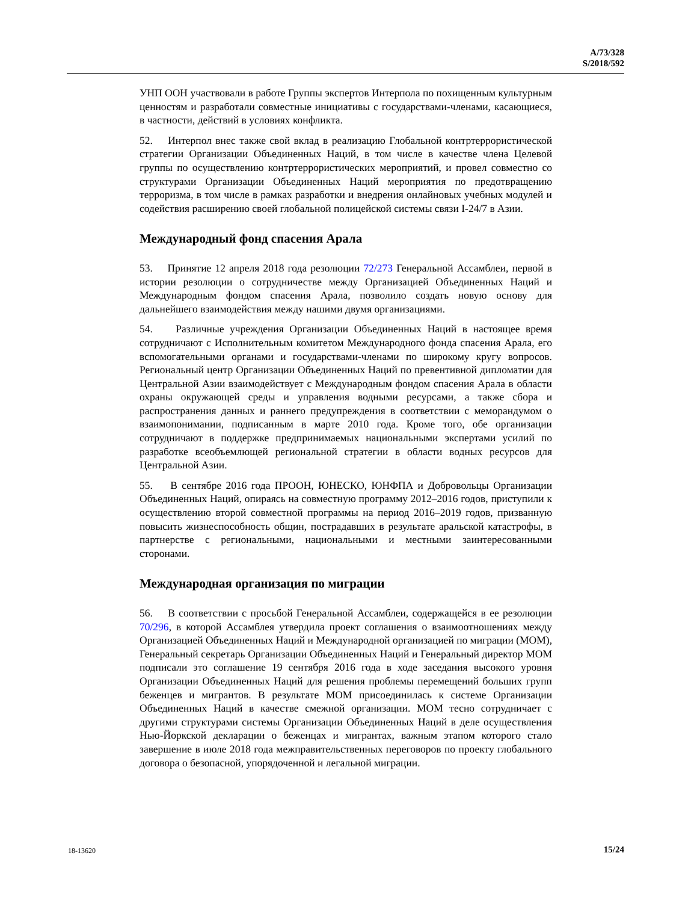A/73/328
S/2018/592
УНП ООН участвовали в работе Группы экспертов Интерпола по похищенным культурным ценностям и разработали совместные инициативы с государствами-членами, касающиеся, в частности, действий в условиях конфликта.
52. Интерпол внес также свой вклад в реализацию Глобальной контртеррористической стратегии Организации Объединенных Наций, в том числе в качестве члена Целевой группы по осуществлению контртеррористических мероприятий, и провел совместно со структурами Организации Объединенных Наций мероприятия по предотвращению терроризма, в том числе в рамках разработки и внедрения онлайновых учебных модулей и содействия расширению своей глобальной полицейской системы связи I-24/7 в Азии.
Международный фонд спасения Арала
53. Принятие 12 апреля 2018 года резолюции 72/273 Генеральной Ассамблеи, первой в истории резолюции о сотрудничестве между Организацией Объединенных Наций и Международным фондом спасения Арала, позволило создать новую основу для дальнейшего взаимодействия между нашими двумя организациями.
54. Различные учреждения Организации Объединенных Наций в настоящее время сотрудничают с Исполнительным комитетом Международного фонда спасения Арала, его вспомогательными органами и государствами-членами по широкому кругу вопросов. Региональный центр Организации Объединенных Наций по превентивной дипломатии для Центральной Азии взаимодействует с Международным фондом спасения Арала в области охраны окружающей среды и управления водными ресурсами, а также сбора и распространения данных и раннего предупреждения в соответствии с меморандумом о взаимопонимании, подписанным в марте 2010 года. Кроме того, обе организации сотрудничают в поддержке предпринимаемых национальными экспертами усилий по разработке всеобъемлющей региональной стратегии в области водных ресурсов для Центральной Азии.
55. В сентябре 2016 года ПРООН, ЮНЕСКО, ЮНФПА и Добровольцы Организации Объединенных Наций, опираясь на совместную программу 2012–2016 годов, приступили к осуществлению второй совместной программы на период 2016–2019 годов, призванную повысить жизнеспособность общин, пострадавших в результате аральской катастрофы, в партнерстве с региональными, национальными и местными заинтересованными сторонами.
Международная организация по миграции
56. В соответствии с просьбой Генеральной Ассамблеи, содержащейся в ее резолюции 70/296, в которой Ассамблея утвердила проект соглашения о взаимоотношениях между Организацией Объединенных Наций и Международной организацией по миграции (МОМ), Генеральный секретарь Организации Объединенных Наций и Генеральный директор МОМ подписали это соглашение 19 сентября 2016 года в ходе заседания высокого уровня Организации Объединенных Наций для решения проблемы перемещений больших групп беженцев и мигрантов. В результате МОМ присоединилась к системе Организации Объединенных Наций в качестве смежной организации. МОМ тесно сотрудничает с другими структурами системы Организации Объединенных Наций в деле осуществления Нью-Йоркской декларации о беженцах и мигрантах, важным этапом которого стало завершение в июле 2018 года межправительственных переговоров по проекту глобального договора о безопасной, упорядоченной и легальной миграции.
18-13620 15/24